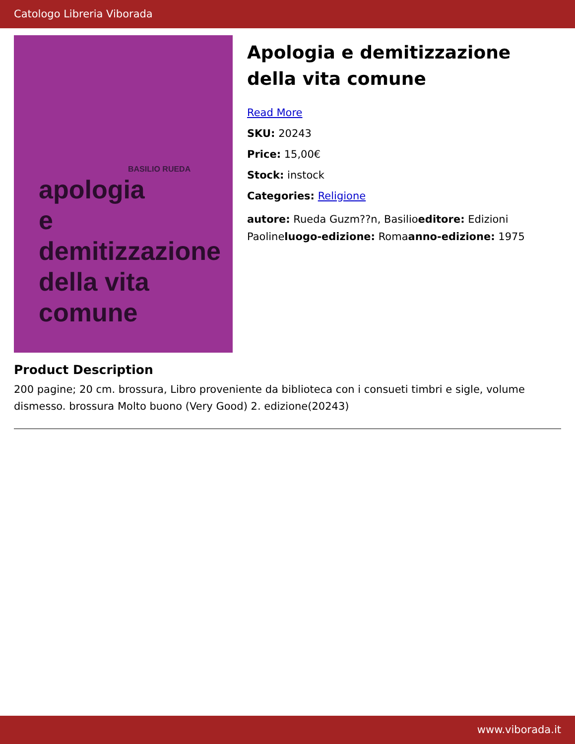Catologo Libreria Viborada
BASILIO RUEDA
apologia
e
demitizzazione
della vita
comune
Apologia e demitizzazione della vita comune
Read More
SKU: 20243
Price: 15,00€
Stock: instock
Categories: Religione
autore: Rueda Guzm??n, Basilioeditore: Edizioni Paolineluogo-edizione: Romaanno-edizione: 1975
Product Description
200 pagine; 20 cm. brossura, Libro proveniente da biblioteca con i consueti timbri e sigle, volume dismesso. brossura Molto buono (Very Good) 2. edizione(20243)
www.viborada.it